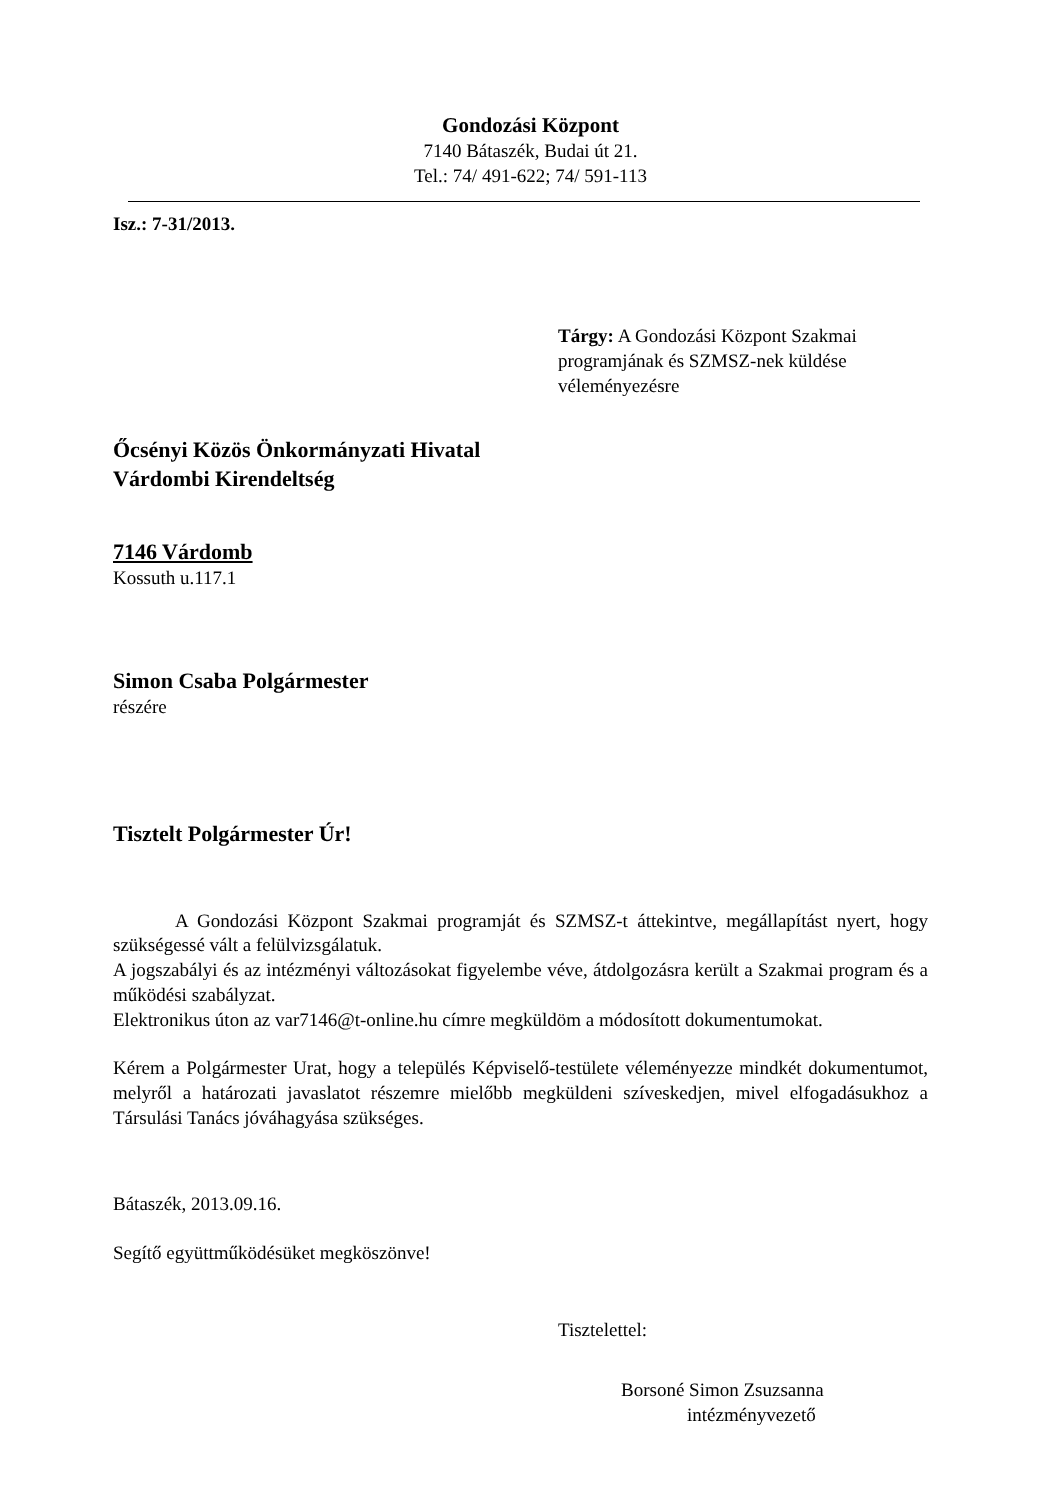Gondozási Központ
7140 Bátaszék, Budai út 21.
Tel.: 74/ 491-622; 74/ 591-113
Isz.: 7-31/2013.
Tárgy: A Gondozási Központ Szakmai programjának és SZMSZ-nek küldése véleményezésre
Őcsényi Közös Önkormányzati Hivatal
Várdombi Kirendeltség
7146 Várdomb
Kossuth u.117.1
Simon Csaba Polgármester
részére
Tisztelt Polgármester Úr!
A Gondozási Központ Szakmai programját és SZMSZ-t áttekintve, megállapítást nyert, hogy szükségessé vált a felülvizsgálatuk.
A jogszabályi és az intézményi változásokat figyelembe véve, átdolgozásra került a Szakmai program és a működési szabályzat.
Elektronikus úton az var7146@t-online.hu címre megküldöm a módosított dokumentumokat.
Kérem a Polgármester Urat, hogy a település Képviselő-testülete véleményezze mindkét dokumentumot, melyről a határozati javaslatot részemre mielőbb megküldeni szíveskedjen, mivel elfogadásukhoz a Társulási Tanács jóváhagyása szükséges.
Bátaszék, 2013.09.16.
Segítő együttműködésüket megköszönve!
Tisztelettel:
Borsoné Simon Zsuzsanna
intézményvezető